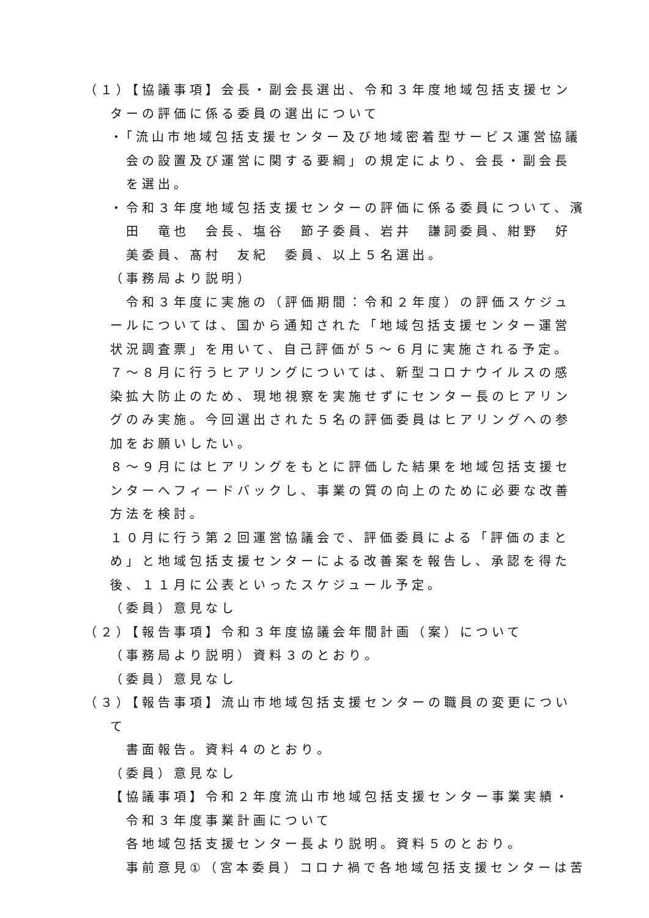（１）【協議事項】会長・副会長選出、令和３年度地域包括支援センターの評価に係る委員の選出について
・「流山市地域包括支援センター及び地域密着型サービス運営協議会の設置及び運営に関する要綱」の規定により、会長・副会長を選出。
・令和３年度地域包括支援センターの評価に係る委員について、濱田　竜也　会長、塩谷　節子委員、岩井　謙詞委員、紺野　好美委員、髙村　友紀　委員、以上５名選出。
（事務局より説明）
　令和３年度に実施の（評価期間：令和２年度）の評価スケジュールについては、国から通知された「地域包括支援センター運営状況調査票」を用いて、自己評価が５～６月に実施される予定。
７～８月に行うヒアリングについては、新型コロナウイルスの感染拡大防止のため、現地視察を実施せずにセンター長のヒアリングのみ実施。今回選出された５名の評価委員はヒアリングへの参加をお願いしたい。
８～９月にはヒアリングをもとに評価した結果を地域包括支援センターへフィードバックし、事業の質の向上のために必要な改善方法を検討。
１０月に行う第２回運営協議会で、評価委員による「評価のまとめ」と地域包括支援センターによる改善案を報告し、承認を得た後、１１月に公表といったスケジュール予定。
（委員）意見なし
（２）【報告事項】令和３年度協議会年間計画（案）について
（事務局より説明）資料３のとおり。
（委員）意見なし
（３）【報告事項】流山市地域包括支援センターの職員の変更について
書面報告。資料４のとおり。
（委員）意見なし
【協議事項】令和２年度流山市地域包括支援センター事業実績・
令和３年度事業計画について
各地域包括支援センター長より説明。資料５のとおり。
事前意見①（宮本委員）コロナ禍で各地域包括支援センターは苦